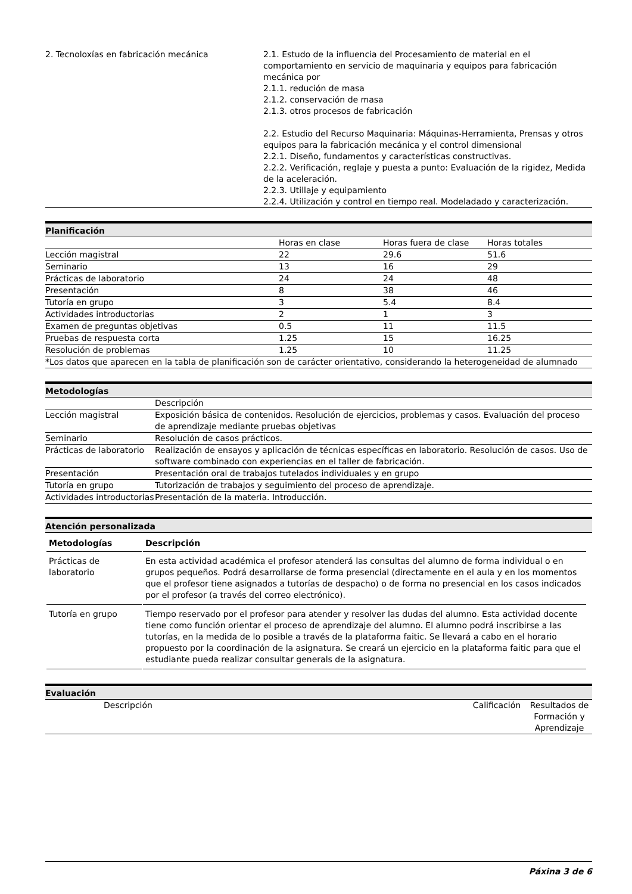| 2. Tecnoloxías en fabricación mecánica | 2.1. Estudo de la influencia del Procesamiento de material en el comportamiento en servicio de maquinaria y equipos para fabricación mecánica por 2.1.1. redución de masa 2.1.2. conservación de masa 2.1.3. otros procesos de fabricación 2.2. Estudio del Recurso Maquinaria: Máquinas-Herramienta, Prensas y otros equipos para la fabricación mecánica y el control dimensional 2.2.1. Diseño, fundamentos y características constructivas. 2.2.2. Verificación, reglaje y puesta a punto: Evaluación de la rigidez, Medida de la aceleración. 2.2.3. Utillaje y equipamiento 2.2.4. Utilización y control en tiempo real. Modeladado y caracterización. |
Planificación
| | Horas en clase | Horas fuera de clase | Horas totales |
| Lección magistral | 22 | 29.6 | 51.6 |
| Seminario | 13 | 16 | 29 |
| Prácticas de laboratorio | 24 | 24 | 48 |
| Presentación | 8 | 38 | 46 |
| Tutoría en grupo | 3 | 5.4 | 8.4 |
| Actividades introductorias | 2 | 1 | 3 |
| Examen de preguntas objetivas | 0.5 | 11 | 11.5 |
| Pruebas de respuesta corta | 1.25 | 15 | 16.25 |
| Resolución de problemas | 1.25 | 10 | 11.25 |
| *Los datos que aparecen en la tabla de planificación son de carácter orientativo, considerando la heterogeneidad de alumnado | | | |
Metodologías
| | Descripción |
| Lección magistral | Exposición básica de contenidos. Resolución de ejercicios, problemas y casos. Evaluación del proceso de aprendizaje mediante pruebas objetivas |
| Seminario | Resolución de casos prácticos. |
| Prácticas de laboratorio | Realización de ensayos y aplicación de técnicas específicas en laboratorio. Resolución de casos. Uso de software combinado con experiencias en el taller de fabricación. |
| Presentación | Presentación oral de trabajos tutelados individuales y en grupo |
| Tutoría en grupo | Tutorización de trabajos y seguimiento del proceso de aprendizaje. |
| Actividades introductorias | Presentación de la materia. Introducción. |
Atención personalizada
| Metodologías | Descripción |
| --- | --- |
| Prácticas de laboratorio | En esta actividad académica el profesor atenderá las consultas del alumno de forma individual o en grupos pequeños. Podrá desarrollarse de forma presencial (directamente en el aula y en los momentos que el profesor tiene asignados a tutorías de despacho) o de forma no presencial en los casos indicados por el profesor (a través del correo electrónico). |
| Tutoría en grupo | Tiempo reservado por el profesor para atender y resolver las dudas del alumno. Esta actividad docente tiene como función orientar el proceso de aprendizaje del alumno. El alumno podrá inscribirse a las tutorías, en la medida de lo posible a través de la plataforma faitic. Se llevará a cabo en el horario propuesto por la coordinación de la asignatura. Se creará un ejercicio en la plataforma faitic para que el estudiante pueda realizar consultar generals de la asignatura. |
Evaluación
| Descripción | Calificación | Resultados de Formación y Aprendizaje |
Páxina 3 de 6